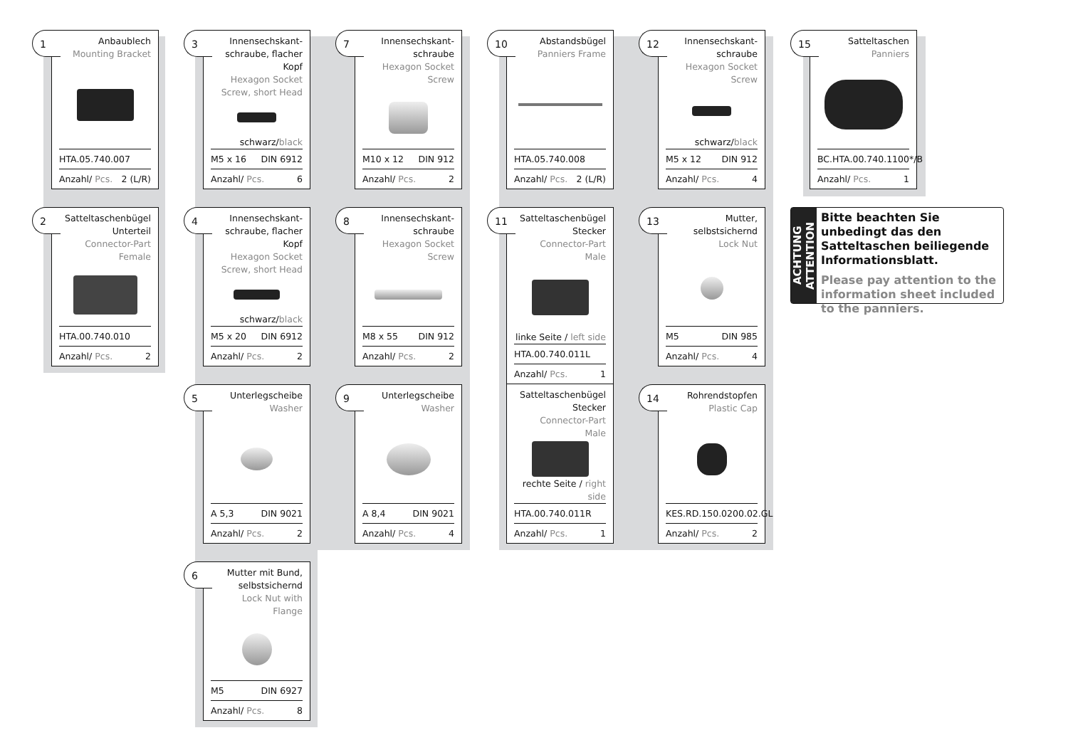1
Anbaublech
Mounting Bracket
HTA.05.740.007
Anzahl/ Pcs. 2 (L/R)
2
Satteltaschenbügel Unterteil
Connector-Part Female
HTA.00.740.010
Anzahl/ Pcs. 2
3
Innensechskant-schraube, flacher Kopf
Hexagon Socket Screw, short Head
schwarz/black
M5 x 16 DIN 6912
Anzahl/ Pcs. 6
4
Innensechskant-schraube, flacher Kopf
Hexagon Socket Screw, short Head
schwarz/black
M5 x 20 DIN 6912
Anzahl/ Pcs. 2
5
Unterlegscheibe
Washer
A 5,3 DIN 9021
Anzahl/ Pcs. 2
6
Mutter mit Bund, selbstsichernd
Lock Nut with Flange
M5 DIN 6927
Anzahl/ Pcs. 8
7
Innensechskant-schraube
Hexagon Socket Screw
M10 x 12 DIN 912
Anzahl/ Pcs. 2
8
Innensechskant-schraube
Hexagon Socket Screw
M8 x 55 DIN 912
Anzahl/ Pcs. 2
9
Unterlegscheibe
Washer
A 8,4 DIN 9021
Anzahl/ Pcs. 4
10
Abstandsbügel
Panniers Frame
HTA.05.740.008
Anzahl/ Pcs. 2 (L/R)
11
Satteltaschenbügel Stecker
Connector-Part Male
linke Seite / left side
HTA.00.740.011L
Anzahl/ Pcs. 1
Satteltaschenbügel Stecker
Connector-Part Male
rechte Seite / right side
HTA.00.740.011R
Anzahl/ Pcs. 1
12
Innensechskant-schraube
Hexagon Socket Screw
schwarz/black
M5 x 12 DIN 912
Anzahl/ Pcs. 4
13
Mutter, selbstsichernd
Lock Nut
M5 DIN 985
Anzahl/ Pcs. 4
14
Rohrendstopfen
Plastic Cap
KES.RD.150.0200.02.GL
Anzahl/ Pcs. 2
15
Satteltaschen
Panniers
BC.HTA.00.740.1100*/B
Anzahl/ Pcs. 1
ACHTUNG
ATTENTION
Bitte beachten Sie unbedingt das den Satteltaschen beiliegende Informationsblatt.
Please pay attention to the information sheet included to the panniers.